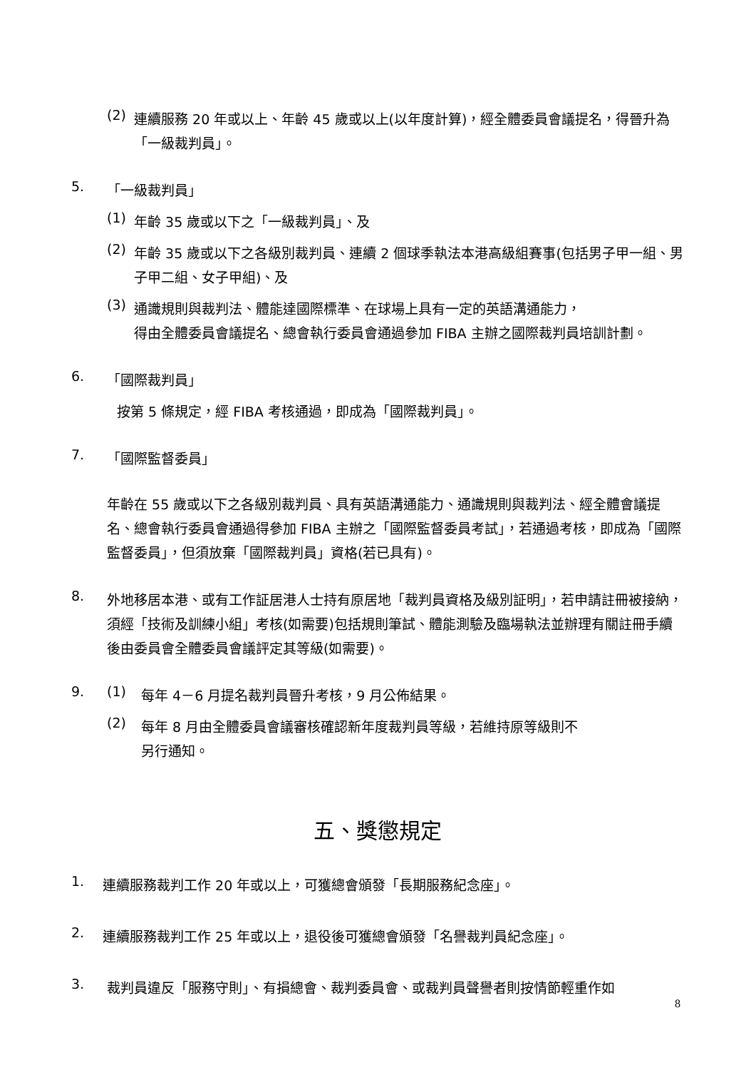(2)
連續服務 20 年或以上、年齡 45 歲或以上(以年度計算)，經全體委員會議提名，得晉升為「一級裁判員」。
5.
「一級裁判員」
(1)
年齡 35 歲或以下之「一級裁判員」、及
(2)
年齡 35 歲或以下之各級別裁判員、連續 2 個球季執法本港高級組賽事(包括男子甲一組、男子甲二組、女子甲組)、及
(3)
通識規則與裁判法、體能達國際標準、在球場上具有一定的英語溝通能力，
得由全體委員會議提名、總會執行委員會通過參加 FIBA 主辦之國際裁判員培訓計劃。
6.
「國際裁判員」
按第 5 條規定，經 FIBA 考核通過，即成為「國際裁判員」。
7.
「國際監督委員」
年齡在 55 歲或以下之各級別裁判員、具有英語溝通能力、通識規則與裁判法、經全體會議提名、總會執行委員會通過得參加 FIBA 主辦之「國際監督委員考試」，若通過考核，即成為「國際監督委員」，但須放棄「國際裁判員」資格(若已具有)。
8.
外地移居本港、或有工作証居港人士持有原居地「裁判員資格及級別証明」，若申請註冊被接納，須經「技術及訓練小組」考核(如需要)包括規則筆試、體能測驗及臨場執法並辦理有關註冊手續後由委員會全體委員會議評定其等級(如需要)。
9. (1)
每年 4－6 月提名裁判員晉升考核，9 月公佈結果。
(2)
每年 8 月由全體委員會議審核確認新年度裁判員等級，若維持原等級則不
另行通知。
五、獎懲規定
1.
連續服務裁判工作 20 年或以上，可獲總會頒發「長期服務紀念座」。
2.
連續服務裁判工作 25 年或以上，退役後可獲總會頒發「名譽裁判員紀念座」。
3.
裁判員違反「服務守則」、有損總會、裁判委員會、或裁判員聲譽者則按情節輕重作如
8